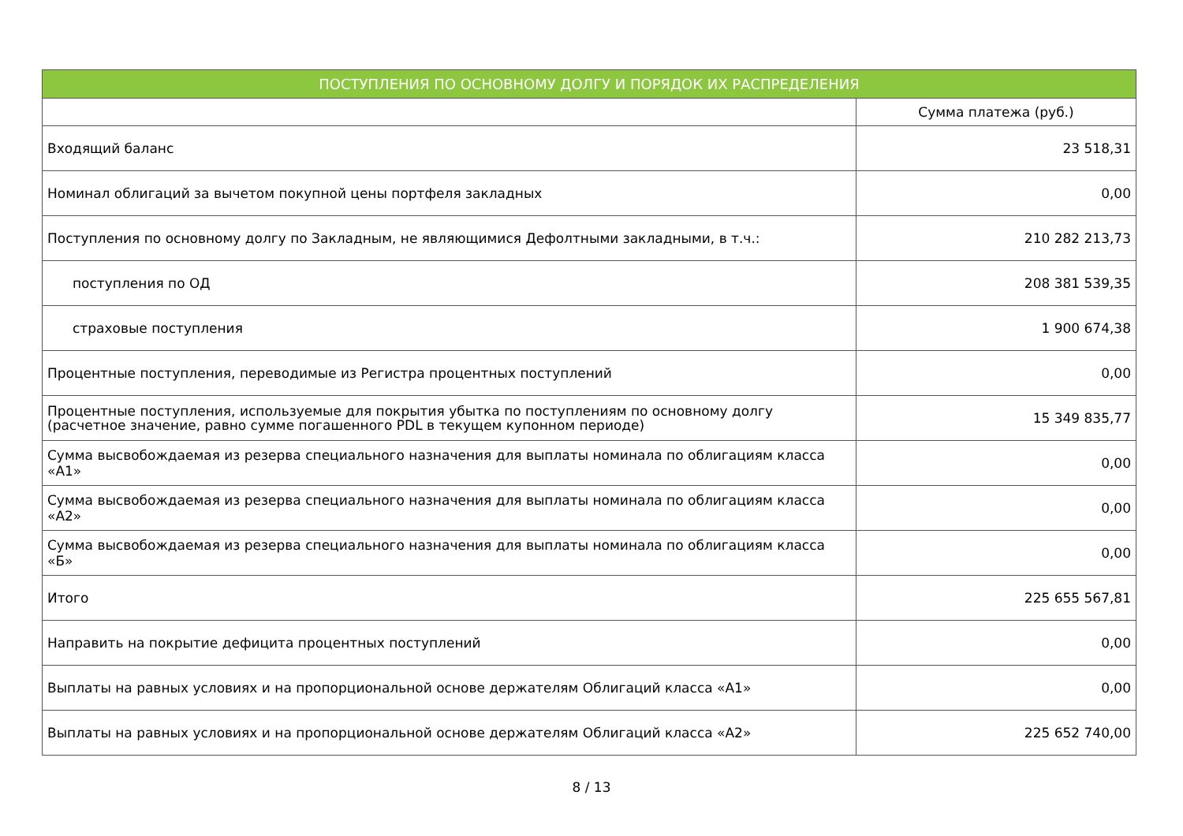| ПОСТУПЛЕНИЯ ПО ОСНОВНОМУ ДОЛГУ И ПОРЯДОК ИХ РАСПРЕДЕЛЕНИЯ | |
| --- | --- |
| | Сумма платежа (руб.) |
| Входящий баланс | 23 518,31 |
| Номинал облигаций за вычетом покупной цены портфеля закладных | 0,00 |
| Поступления по основному долгу по Закладным, не являющимися Дефолтными закладными, в т.ч.: | 210 282 213,73 |
| поступления по ОД | 208 381 539,35 |
| страховые поступления | 1 900 674,38 |
| Процентные поступления, переводимые из Регистра процентных поступлений | 0,00 |
| Процентные поступления, используемые для покрытия убытка по поступлениям по основному долгу (расчетное значение, равно сумме погашенного PDL в текущем купонном периоде) | 15 349 835,77 |
| Сумма высвобождаемая из резерва специального назначения для выплаты номинала по облигациям класса «А1» | 0,00 |
| Сумма высвобождаемая из резерва специального назначения для выплаты номинала по облигациям класса «А2» | 0,00 |
| Сумма высвобождаемая из резерва специального назначения для выплаты номинала по облигациям класса «Б» | 0,00 |
| Итого | 225 655 567,81 |
| Направить на покрытие дефицита процентных поступлений | 0,00 |
| Выплаты на равных условиях и на пропорциональной основе держателям Облигаций класса «А1» | 0,00 |
| Выплаты на равных условиях и на пропорциональной основе держателям Облигаций класса «А2» | 225 652 740,00 |
8 / 13